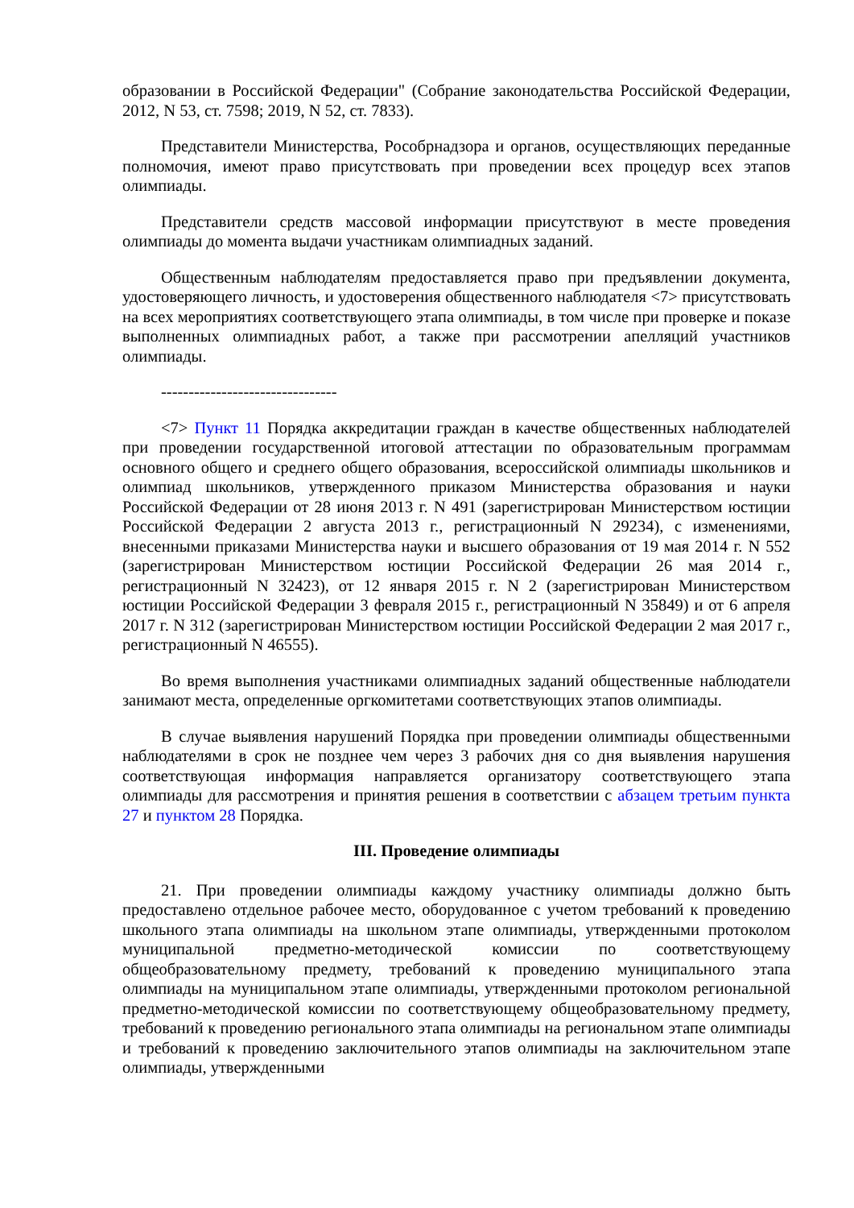образовании в Российской Федерации" (Собрание законодательства Российской Федерации, 2012, N 53, ст. 7598; 2019, N 52, ст. 7833).
Представители Министерства, Рособрнадзора и органов, осуществляющих переданные полномочия, имеют право присутствовать при проведении всех процедур всех этапов олимпиады.
Представители средств массовой информации присутствуют в месте проведения олимпиады до момента выдачи участникам олимпиадных заданий.
Общественным наблюдателям предоставляется право при предъявлении документа, удостоверяющего личность, и удостоверения общественного наблюдателя <7> присутствовать на всех мероприятиях соответствующего этапа олимпиады, в том числе при проверке и показе выполненных олимпиадных работ, а также при рассмотрении апелляций участников олимпиады.
--------------------------------
<7> Пункт 11 Порядка аккредитации граждан в качестве общественных наблюдателей при проведении государственной итоговой аттестации по образовательным программам основного общего и среднего общего образования, всероссийской олимпиады школьников и олимпиад школьников, утвержденного приказом Министерства образования и науки Российской Федерации от 28 июня 2013 г. N 491 (зарегистрирован Министерством юстиции Российской Федерации 2 августа 2013 г., регистрационный N 29234), с изменениями, внесенными приказами Министерства науки и высшего образования от 19 мая 2014 г. N 552 (зарегистрирован Министерством юстиции Российской Федерации 26 мая 2014 г., регистрационный N 32423), от 12 января 2015 г. N 2 (зарегистрирован Министерством юстиции Российской Федерации 3 февраля 2015 г., регистрационный N 35849) и от 6 апреля 2017 г. N 312 (зарегистрирован Министерством юстиции Российской Федерации 2 мая 2017 г., регистрационный N 46555).
Во время выполнения участниками олимпиадных заданий общественные наблюдатели занимают места, определенные оргкомитетами соответствующих этапов олимпиады.
В случае выявления нарушений Порядка при проведении олимпиады общественными наблюдателями в срок не позднее чем через 3 рабочих дня со дня выявления нарушения соответствующая информация направляется организатору соответствующего этапа олимпиады для рассмотрения и принятия решения в соответствии с абзацем третьим пункта 27 и пунктом 28 Порядка.
III. Проведение олимпиады
21. При проведении олимпиады каждому участнику олимпиады должно быть предоставлено отдельное рабочее место, оборудованное с учетом требований к проведению школьного этапа олимпиады на школьном этапе олимпиады, утвержденными протоколом муниципальной предметно-методической комиссии по соответствующему общеобразовательному предмету, требований к проведению муниципального этапа олимпиады на муниципальном этапе олимпиады, утвержденными протоколом региональной предметно-методической комиссии по соответствующему общеобразовательному предмету, требований к проведению регионального этапа олимпиады на региональном этапе олимпиады и требований к проведению заключительного этапов олимпиады на заключительном этапе олимпиады, утвержденными